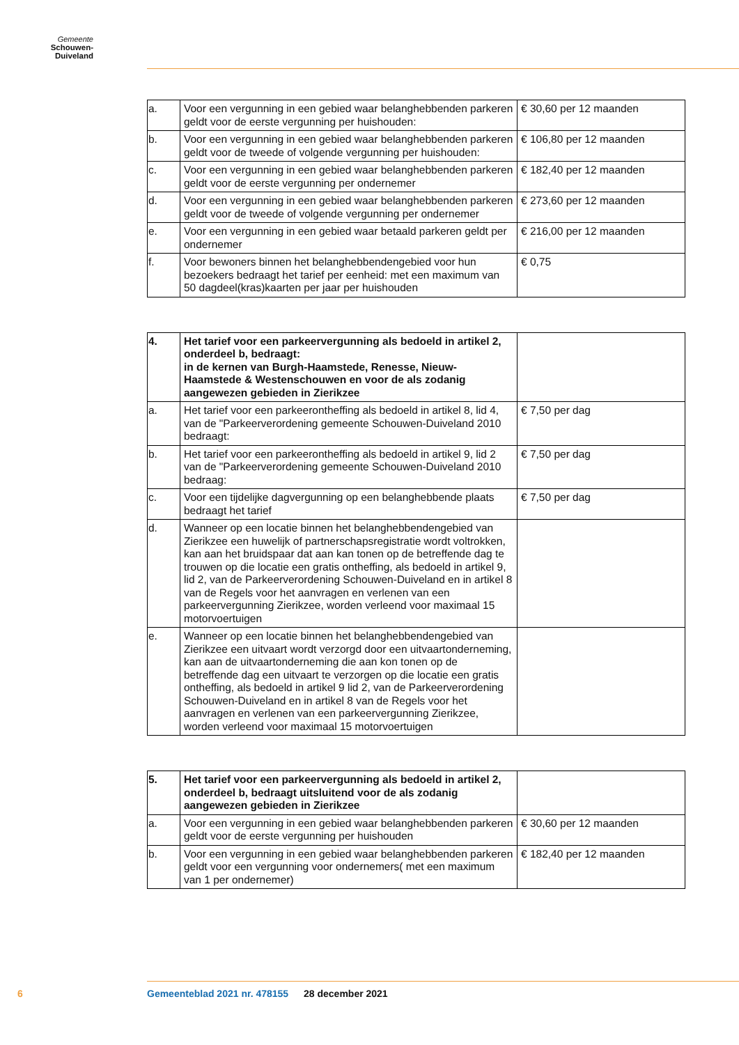Gemeente
Schouwen-Duiveland
| a. | Voor een vergunning in een gebied waar belanghebbenden parkeren geldt voor de eerste vergunning per huishouden: | € 30,60 per 12 maanden |
| b. | Voor een vergunning in een gebied waar belanghebbenden parkeren geldt voor de tweede of volgende vergunning per huishouden: | € 106,80 per 12 maanden |
| c. | Voor een vergunning in een gebied waar belanghebbenden parkeren geldt voor de eerste vergunning per ondernemer | € 182,40 per 12 maanden |
| d. | Voor een vergunning in een gebied waar belanghebbenden parkeren geldt voor de tweede of volgende vergunning per ondernemer | € 273,60 per 12 maanden |
| e. | Voor een vergunning in een gebied waar betaald parkeren geldt per ondernemer | € 216,00 per 12 maanden |
| f. | Voor bewoners binnen het belanghebbendengebied voor hun bezoekers bedraagt het tarief per eenheid: met een maximum van 50 dagdeel(kras)kaarten per jaar per huishouden | € 0,75 |
| 4. | Het tarief voor een parkeervergunning als bedoeld in artikel 2, onderdeel b, bedraagt: in de kernen van Burgh-Haamstede, Renesse, Nieuw-Haamstede & Westenschouwen en voor de als zodanig aangewezen gebieden in Zierikzee | |
| a. | Het tarief voor een parkeerontheffing als bedoeld in artikel 8, lid 4, van de "Parkeerverordening gemeente Schouwen-Duiveland 2010 bedraagt: | € 7,50 per dag |
| b. | Het tarief voor een parkeerontheffing als bedoeld in artikel 9, lid 2 van de "Parkeerverordening gemeente Schouwen-Duiveland 2010 bedraag: | € 7,50 per dag |
| c. | Voor een tijdelijke dagvergunning op een belanghebbende plaats bedraagt het tarief | € 7,50 per dag |
| d. | Wanneer op een locatie binnen het belanghebbendengebied van Zierikzee een huwelijk of partnerschapsregistratie wordt voltrokken, kan aan het bruidspaar dat aan kan tonen op de betreffende dag te trouwen op die locatie een gratis ontheffing, als bedoeld in artikel 9, lid 2, van de Parkeerverordening Schouwen-Duiveland en in artikel 8 van de Regels voor het aanvragen en verlenen van een parkeervergunning Zierikzee, worden verleend voor maximaal 15 motorvoertuigen | |
| e. | Wanneer op een locatie binnen het belanghebbendengebied van Zierikzee een uitvaart wordt verzorgd door een uitvaartonderneming, kan aan de uitvaartonderneming die aan kon tonen op de betreffende dag een uitvaart te verzorgen op die locatie een gratis ontheffing, als bedoeld in artikel 9 lid 2, van de Parkeerverordening Schouwen-Duiveland en in artikel 8 van de Regels voor het aanvragen en verlenen van een parkeervergunning Zierikzee, worden verleend voor maximaal 15 motorvoertuigen | |
| 5. | Het tarief voor een parkeervergunning als bedoeld in artikel 2, onderdeel b, bedraagt uitsluitend voor de als zodanig aangewezen gebieden in Zierikzee | |
| a. | Voor een vergunning in een gebied waar belanghebbenden parkeren geldt voor de eerste vergunning per huishouden | € 30,60 per 12 maanden |
| b. | Voor een vergunning in een gebied waar belanghebbenden parkeren geldt voor een vergunning voor ondernemers( met een maximum van 1 per ondernemer) | € 182,40 per 12 maanden |
6
Gemeenteblad 2021 nr. 478155 28 december 2021